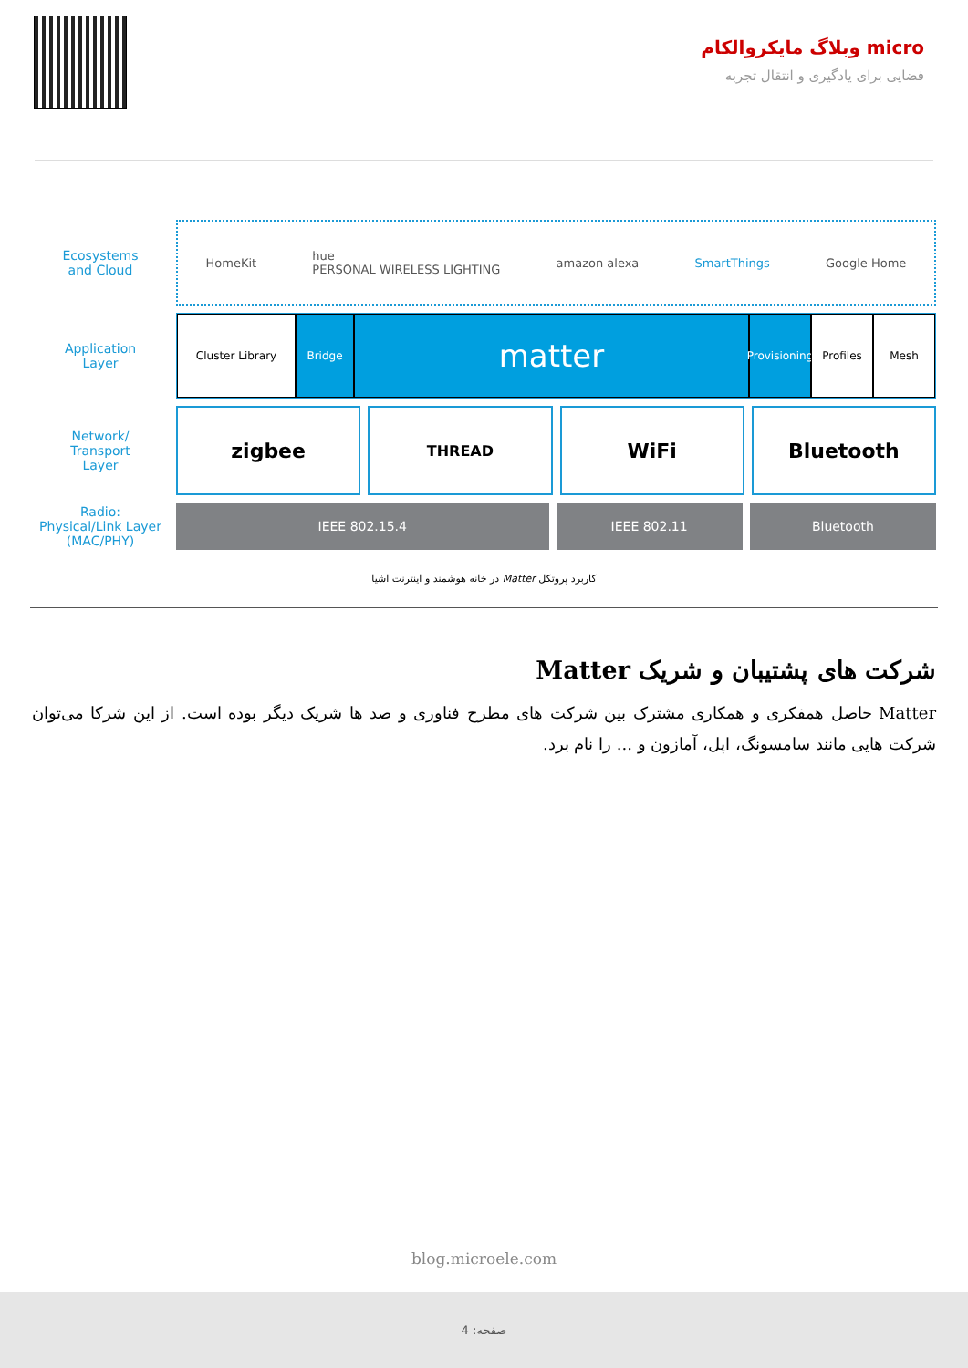micro وبلاگ مایکروالکام
فضایی برای یادگیری و انتقال تجربه
Ecosystems
and Cloud
HomeKit hue
PERSONAL WIRELESS LIGHTING amazon alexa SmartThings Google Home
Application
Layer
Cluster Library Bridge
matter
Provisioning
Profiles Mesh
Network/
Transport
Layer
zigbee
THREAD
WiFi Bluetooth
Radio:
Physical/Link Layer
(MAC/PHY)
IEEE 802.15.4 IEEE 802.11 Bluetooth
کاربرد پروتکل Matter در خانه هوشمند و اینترنت اشیا
شرکت های پشتیبان و شریک Matter
Matter حاصل همفکری و همکاری مشترک بین شرکت های مطرح فناوری و صد ها شریک دیگر بوده است. از این شرکا می‌توان شرکت هایی مانند سامسونگ، اپل، آمازون و ... را نام برد.
blog.microele.com
صفحه: 4